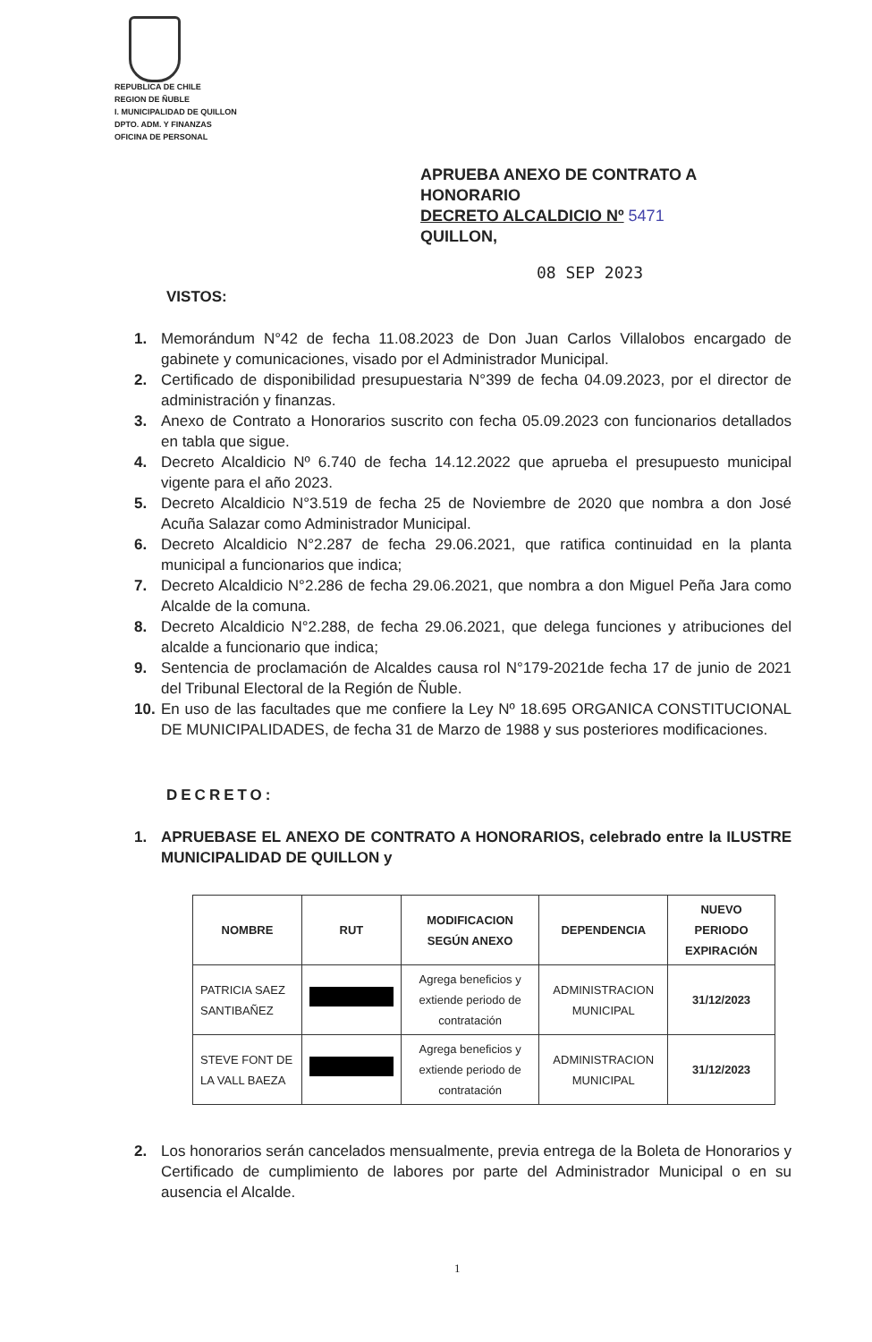REPUBLICA DE CHILE
REGION DE ÑUBLE
I. MUNICIPALIDAD DE QUILLON
DPTO. ADM. Y FINANZAS
OFICINA DE PERSONAL
APRUEBA ANEXO DE CONTRATO A HONORARIO
DECRETO ALCALDICIO Nº 5471
QUILLON,
08 SEP 2023
VISTOS:
1. Memorándum N°42 de fecha 11.08.2023 de Don Juan Carlos Villalobos encargado de gabinete y comunicaciones, visado por el Administrador Municipal.
2. Certificado de disponibilidad presupuestaria N°399 de fecha 04.09.2023, por el director de administración y finanzas.
3. Anexo de Contrato a Honorarios suscrito con fecha 05.09.2023 con funcionarios detallados en tabla que sigue.
4. Decreto Alcaldicio Nº 6.740 de fecha 14.12.2022 que aprueba el presupuesto municipal vigente para el año 2023.
5. Decreto Alcaldicio N°3.519 de fecha 25 de Noviembre de 2020 que nombra a don José Acuña Salazar como Administrador Municipal.
6. Decreto Alcaldicio N°2.287 de fecha 29.06.2021, que ratifica continuidad en la planta municipal a funcionarios que indica;
7. Decreto Alcaldicio N°2.286 de fecha 29.06.2021, que nombra a don Miguel Peña Jara como Alcalde de la comuna.
8. Decreto Alcaldicio N°2.288, de fecha 29.06.2021, que delega funciones y atribuciones del alcalde a funcionario que indica;
9. Sentencia de proclamación de Alcaldes causa rol N°179-2021de fecha 17 de junio de 2021 del Tribunal Electoral de la Región de Ñuble.
10. En uso de las facultades que me confiere la Ley Nº 18.695 ORGANICA CONSTITUCIONAL DE MUNICIPALIDADES, de fecha 31 de Marzo de 1988 y sus posteriores modificaciones.
DECRETO:
1. APRUEBASE EL ANEXO DE CONTRATO A HONORARIOS, celebrado entre la ILUSTRE MUNICIPALIDAD DE QUILLON y
| NOMBRE | RUT | MODIFICACION SEGÚN ANEXO | DEPENDENCIA | NUEVO PERIODO EXPIRACIÓN |
| --- | --- | --- | --- | --- |
| PATRICIA SAEZ SANTIBAÑEZ | | Agrega beneficios y extiende periodo de contratación | ADMINISTRACION MUNICIPAL | 31/12/2023 |
| STEVE FONT DE LA VALL BAEZA | | Agrega beneficios y extiende periodo de contratación | ADMINISTRACION MUNICIPAL | 31/12/2023 |
2. Los honorarios serán cancelados mensualmente, previa entrega de la Boleta de Honorarios y Certificado de cumplimiento de labores por parte del Administrador Municipal o en su ausencia el Alcalde.
1